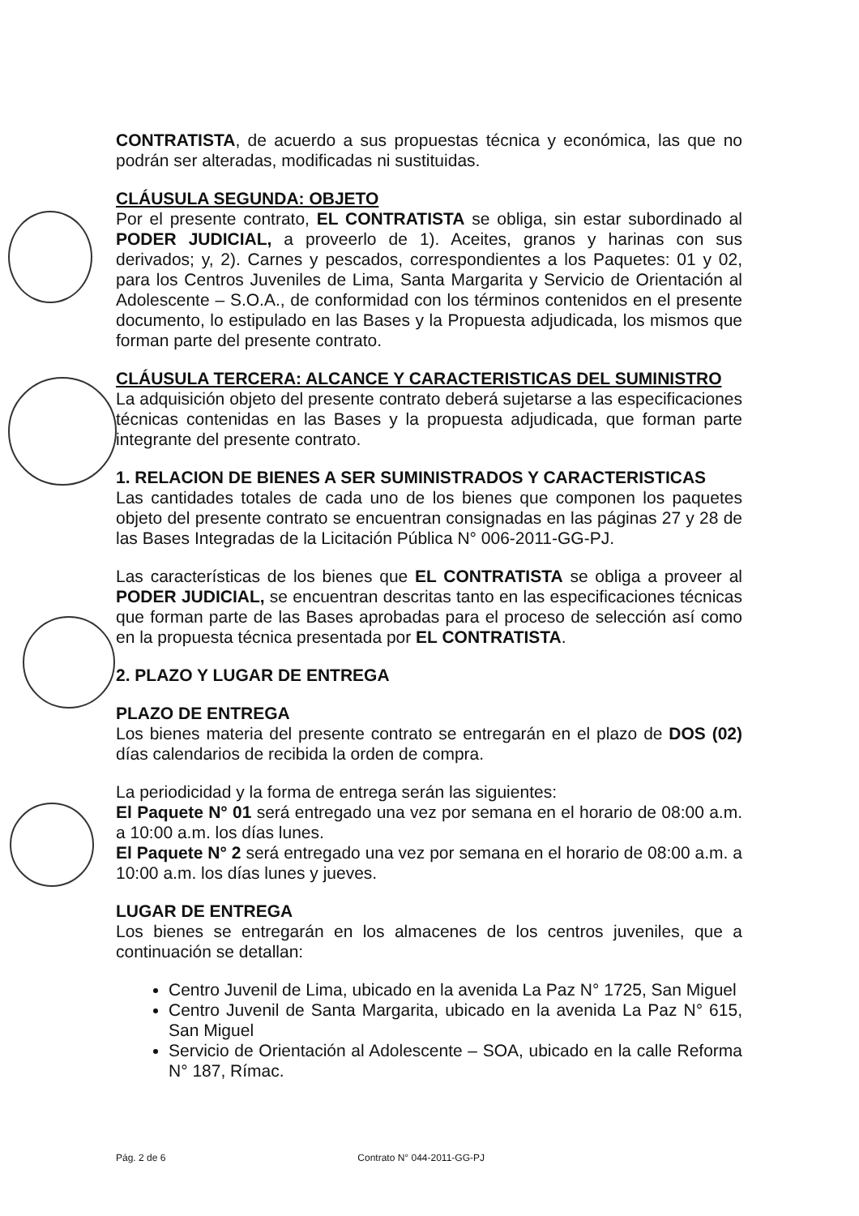CONTRATISTA, de acuerdo a sus propuestas técnica y económica, las que no podrán ser alteradas, modificadas ni sustituidas.
CLÁUSULA SEGUNDA: OBJETO
Por el presente contrato, EL CONTRATISTA se obliga, sin estar subordinado al PODER JUDICIAL, a proveerlo de 1). Aceites, granos y harinas con sus derivados; y, 2). Carnes y pescados, correspondientes a los Paquetes: 01 y 02, para los Centros Juveniles de Lima, Santa Margarita y Servicio de Orientación al Adolescente – S.O.A., de conformidad con los términos contenidos en el presente documento, lo estipulado en las Bases y la Propuesta adjudicada, los mismos que forman parte del presente contrato.
CLÁUSULA TERCERA: ALCANCE Y CARACTERISTICAS DEL SUMINISTRO
La adquisición objeto del presente contrato deberá sujetarse a las especificaciones técnicas contenidas en las Bases y la propuesta adjudicada, que forman parte integrante del presente contrato.
1. RELACION DE BIENES A SER SUMINISTRADOS Y CARACTERISTICAS
Las cantidades totales de cada uno de los bienes que componen los paquetes objeto del presente contrato se encuentran consignadas en las páginas 27 y 28 de las Bases Integradas de la Licitación Pública N° 006-2011-GG-PJ.
Las características de los bienes que EL CONTRATISTA se obliga a proveer al PODER JUDICIAL, se encuentran descritas tanto en las especificaciones técnicas que forman parte de las Bases aprobadas para el proceso de selección así como en la propuesta técnica presentada por EL CONTRATISTA.
2. PLAZO Y LUGAR DE ENTREGA
PLAZO DE ENTREGA
Los bienes materia del presente contrato se entregarán en el plazo de DOS (02) días calendarios de recibida la orden de compra.
La periodicidad y la forma de entrega serán las siguientes:
El Paquete N° 01 será entregado una vez por semana en el horario de 08:00 a.m. a 10:00 a.m. los días lunes.
El Paquete N° 2 será entregado una vez por semana en el horario de 08:00 a.m. a 10:00 a.m. los días lunes y jueves.
LUGAR DE ENTREGA
Los bienes se entregarán en los almacenes de los centros juveniles, que a continuación se detallan:
Centro Juvenil de Lima, ubicado en la avenida La Paz N° 1725, San Miguel
Centro Juvenil de Santa Margarita, ubicado en la avenida La Paz N° 615, San Miguel
Servicio de Orientación al Adolescente – SOA, ubicado en la calle Reforma N° 187, Rímac.
Pág. 2 de 6 Contrato N° 044-2011-GG-PJ